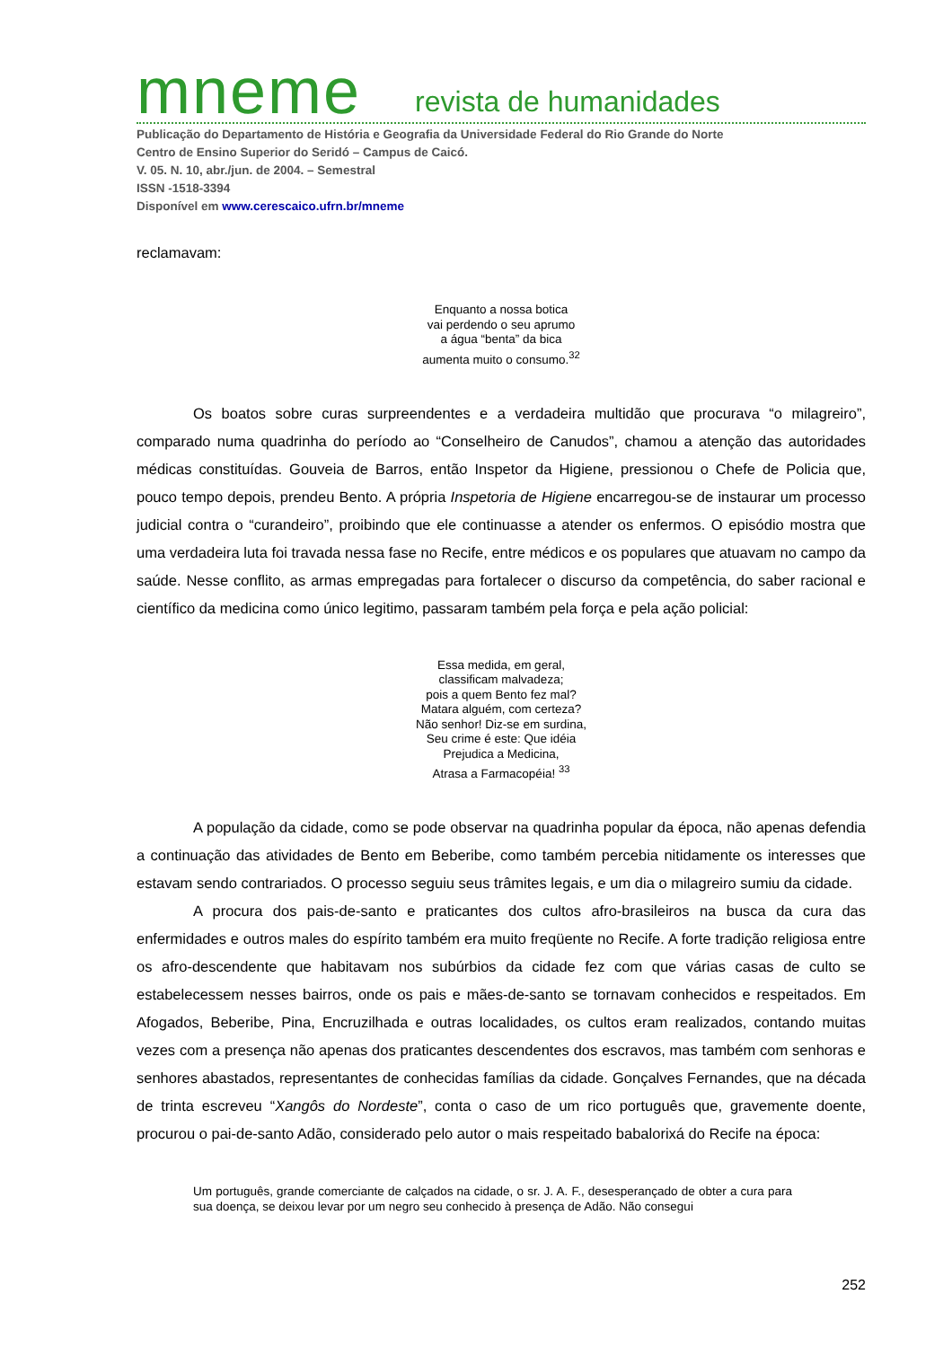mneme revista de humanidades
Publicação do Departamento de História e Geografia da Universidade Federal do Rio Grande do Norte
Centro de Ensino Superior do Seridó – Campus de Caicó.
V. 05. N. 10, abr./jun. de 2004. – Semestral
ISSN -1518-3394
Disponível em www.cerescaico.ufrn.br/mneme
reclamavam:
Enquanto a nossa botica
vai perdendo o seu aprumo
a água “benta” da bica
aumenta muito o consumo.<sup>32</sup>
Os boatos sobre curas surpreendentes e a verdadeira multidão que procurava “o milagreiro”, comparado numa quadrinha do período ao “Conselheiro de Canudos”, chamou a atenção das autoridades médicas constituídas. Gouveia de Barros, então Inspetor da Higiene, pressionou o Chefe de Policia que, pouco tempo depois, prendeu Bento. A própria Inspetoria de Higiene encarregou-se de instaurar um processo judicial contra o “curandeiro”, proibindo que ele continuasse a atender os enfermos. O episódio mostra que uma verdadeira luta foi travada nessa fase no Recife, entre médicos e os populares que atuavam no campo da saúde. Nesse conflito, as armas empregadas para fortalecer o discurso da competência, do saber racional e científico da medicina como único legitimo, passaram também pela força e pela ação policial:
Essa medida, em geral,
classificam malvadeza;
pois a quem Bento fez mal?
Matara alguém, com certeza?
Não senhor! Diz-se em surdina,
Seu crime é este: Que idéia
Prejudica a Medicina,
Atrasa a Farmacopéia! <sup>33</sup>
A população da cidade, como se pode observar na quadrinha popular da época, não apenas defendia a continuação das atividades de Bento em Beberibe, como também percebia nitidamente os interesses que estavam sendo contrariados. O processo seguiu seus trâmites legais, e um dia o milagreiro sumiu da cidade.
A procura dos pais-de-santo e praticantes dos cultos afro-brasileiros na busca da cura das enfermidades e outros males do espírito também era muito freqüente no Recife. A forte tradição religiosa entre os afro-descendente que habitavam nos subúrbios da cidade fez com que várias casas de culto se estabelecessem nesses bairros, onde os pais e mães-de-santo se tornavam conhecidos e respeitados. Em Afogados, Beberibe, Pina, Encruzilhada e outras localidades, os cultos eram realizados, contando muitas vezes com a presença não apenas dos praticantes descendentes dos escravos, mas também com senhoras e senhores abastados, representantes de conhecidas famílias da cidade. Gonçalves Fernandes, que na década de trinta escreveu “Xangôs do Nordeste”, conta o caso de um rico português que, gravemente doente, procurou o pai-de-santo Adão, considerado pelo autor o mais respeitado babalorixá do Recife na época:
Um português, grande comerciante de calçados na cidade, o sr. J. A. F., desesperançado de obter a cura para sua doença, se deixou levar por um negro seu conhecido à presença de Adão. Não consegui
252